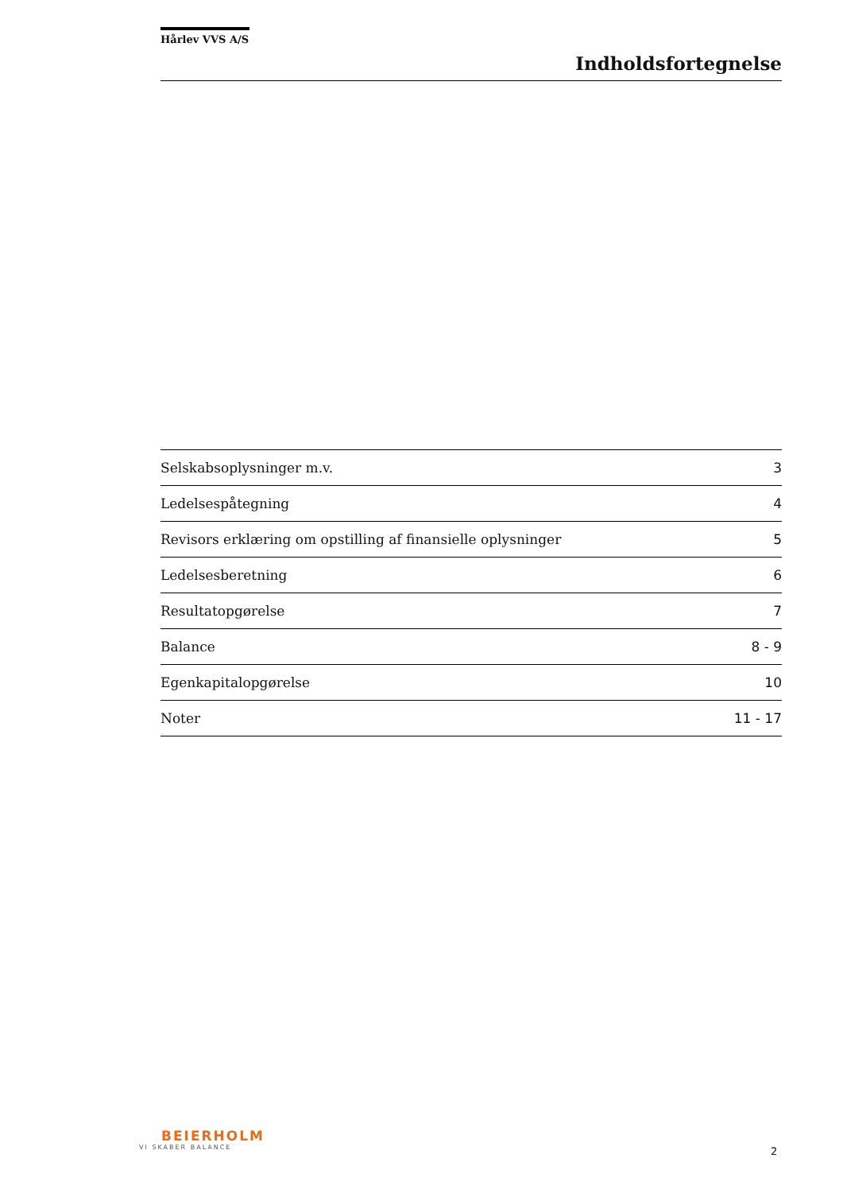Hårlev VVS A/S
Indholdsfortegnelse
| Selskabsoplysninger m.v. | 3 |
| Ledelsespåtegning | 4 |
| Revisors erklæring om opstilling af finansielle oplysninger | 5 |
| Ledelsesberetning | 6 |
| Resultatopgørelse | 7 |
| Balance | 8 - 9 |
| Egenkapitalopgørelse | 10 |
| Noter | 11 - 17 |
BEIERHOLM
VI SKABER BALANCE
2